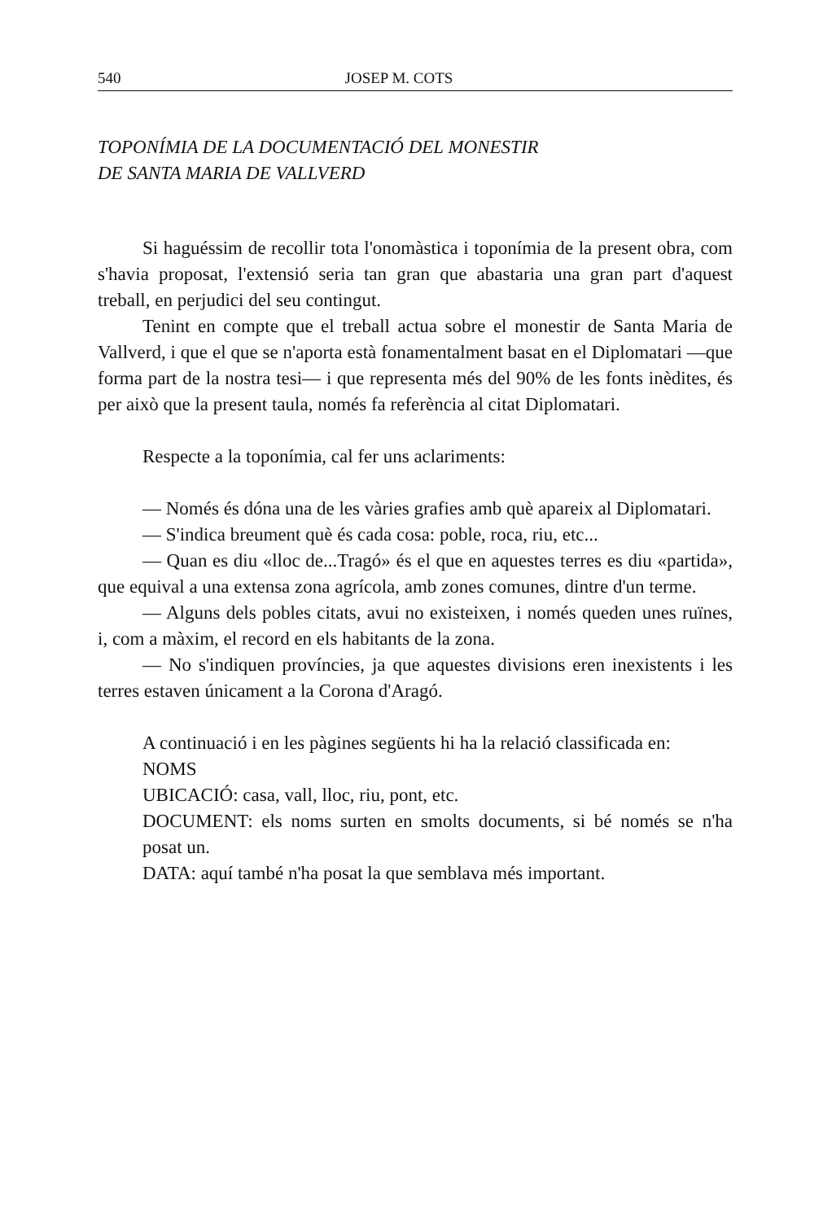540 JOSEP M. COTS
TOPONÍMIA DE LA DOCUMENTACIÓ DEL MONESTIR
DE SANTA MARIA DE VALLVERD
Si haguéssim de recollir tota l'onomàstica i toponímia de la present obra, com s'havia proposat, l'extensió seria tan gran que abastaria una gran part d'aquest treball, en perjudici del seu contingut.
Tenint en compte que el treball actua sobre el monestir de Santa Maria de Vallverd, i que el que se n'aporta està fonamentalment basat en el Diplomatari —que forma part de la nostra tesi— i que representa més del 90% de les fonts inèdites, és per això que la present taula, només fa referència al citat Diplomatari.
Respecte a la toponímia, cal fer uns aclariments:
— Només és dóna una de les vàries grafies amb què apareix al Diplomatari.
— S'indica breument què és cada cosa: poble, roca, riu, etc...
— Quan es diu «lloc de...Tragó» és el que en aquestes terres es diu «partida», que equival a una extensa zona agrícola, amb zones comunes, dintre d'un terme.
— Alguns dels pobles citats, avui no existeixen, i només queden unes ruïnes, i, com a màxim, el record en els habitants de la zona.
— No s'indiquen províncies, ja que aquestes divisions eren inexistents i les terres estaven únicament a la Corona d'Aragó.
A continuació i en les pàgines següents hi ha la relació classificada en:
NOMS
UBICACIÓ: casa, vall, lloc, riu, pont, etc.
DOCUMENT: els noms surten en smolts documents, si bé només se n'ha posat un.
DATA: aquí també n'ha posat la que semblava més important.